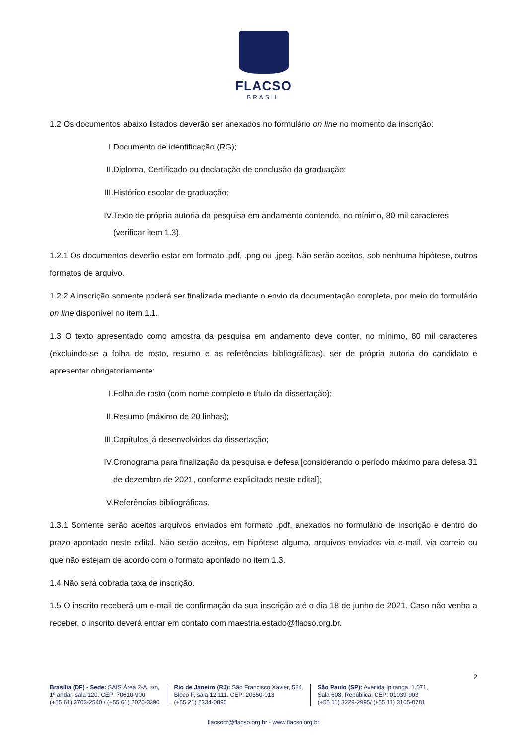FLACSO
BRASIL
1.2 Os documentos abaixo listados deverão ser anexados no formulário on line no momento da inscrição:
I. Documento de identificação (RG);
II. Diploma, Certificado ou declaração de conclusão da graduação;
III. Histórico escolar de graduação;
IV. Texto de própria autoria da pesquisa em andamento contendo, no mínimo, 80 mil caracteres (verificar item 1.3).
1.2.1 Os documentos deverão estar em formato .pdf, .png ou .jpeg. Não serão aceitos, sob nenhuma hipótese, outros formatos de arquivo.
1.2.2 A inscrição somente poderá ser finalizada mediante o envio da documentação completa, por meio do formulário on line disponível no item 1.1.
1.3 O texto apresentado como amostra da pesquisa em andamento deve conter, no mínimo, 80 mil caracteres (excluindo-se a folha de rosto, resumo e as referências bibliográficas), ser de própria autoria do candidato e apresentar obrigatoriamente:
I. Folha de rosto (com nome completo e título da dissertação);
II. Resumo (máximo de 20 linhas);
III. Capítulos já desenvolvidos da dissertação;
IV. Cronograma para finalização da pesquisa e defesa [considerando o período máximo para defesa 31 de dezembro de 2021, conforme explicitado neste edital];
V. Referências bibliográficas.
1.3.1 Somente serão aceitos arquivos enviados em formato .pdf, anexados no formulário de inscrição e dentro do prazo apontado neste edital. Não serão aceitos, em hipótese alguma, arquivos enviados via e-mail, via correio ou que não estejam de acordo com o formato apontado no item 1.3.
1.4 Não será cobrada taxa de inscrição.
1.5 O inscrito receberá um e-mail de confirmação da sua inscrição até o dia 18 de junho de 2021. Caso não venha a receber, o inscrito deverá entrar em contato com maestria.estado@flacso.org.br.
2
Brasília (DF) - Sede: SAIS Área 2-A, s/n,
1º andar, sala 120. CEP: 70610-900
(+55 61) 3703-2540 / (+55 61) 2020-3390
Rio de Janeiro (RJ): São Francisco Xavier, 524,
Bloco F, sala 12.111. CEP: 20550-013
(+55 21) 2334-0890
São Paulo (SP): Avenida Ipiranga, 1.071,
Sala 608, República. CEP: 01039-903
(+55 11) 3229-2995/ (+55 11) 3105-0781
flacsobr@flacso.org.br - www.flacso.org.br